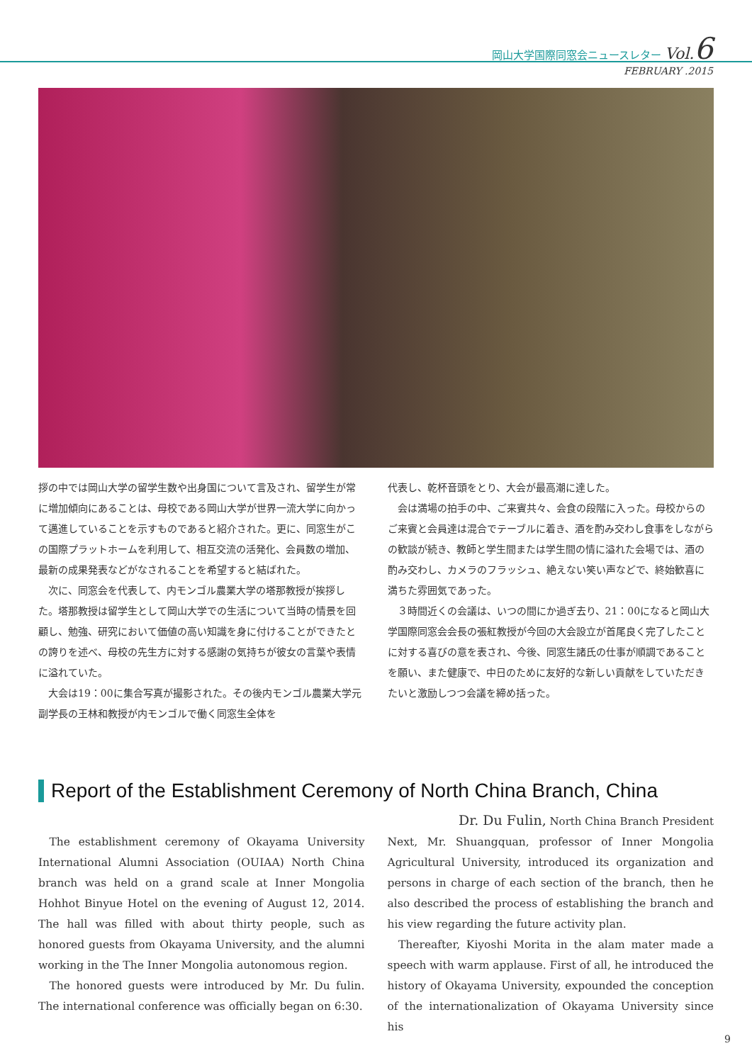岡山大学国際同窓会ニュースレター Vol.6
FEBRUARY .2015
拶の中では岡山大学の留学生数や出身国について言及され、留学生が常に増加傾向にあることは、母校である岡山大学が世界一流大学に向かって邁進していることを示すものであると紹介された。更に、同窓生がこの国際プラットホームを利用して、相互交流の活発化、会員数の増加、最新の成果発表などがなされることを希望すると結ばれた。
次に、同窓会を代表して、内モンゴル農業大学の塔那教授が挨拶した。塔那教授は留学生として岡山大学での生活について当時の情景を回顧し、勉強、研究において価値の高い知識を身に付けることができたとの誇りを述べ、母校の先生方に対する感謝の気持ちが彼女の言葉や表情に溢れていた。
大会は19：00に集合写真が撮影された。その後内モンゴル農業大学元副学長の王林和教授が内モンゴルで働く同窓生全体を
代表し、乾杯音頭をとり、大会が最高潮に達した。
会は満場の拍手の中、ご来賓共々、会食の段階に入った。母校からのご来賓と会員達は混合でテーブルに着き、酒を酌み交わし食事をしながらの歓談が続き、教師と学生間または学生間の情に溢れた会場では、酒の酌み交わし、カメラのフラッシュ、絶えない笑い声などで、終始歓喜に満ちた雰囲気であった。
３時間近くの会議は、いつの間にか過ぎ去り、21：00になると岡山大学国際同窓会会長の張紅教授が今回の大会設立が首尾良く完了したことに対する喜びの意を表され、今後、同窓生諸氏の仕事が順調であることを願い、また健康で、中日のために友好的な新しい貢献をしていただきたいと激励しつつ会議を締め括った。
Report of the Establishment Ceremony of North China Branch, China
Dr. Du Fulin, North China Branch President
The establishment ceremony of Okayama University International Alumni Association (OUIAA) North China branch was held on a grand scale at Inner Mongolia Hohhot Binyue Hotel on the evening of August 12, 2014. The hall was filled with about thirty people, such as honored guests from Okayama University, and the alumni working in the The Inner Mongolia autonomous region.
The honored guests were introduced by Mr. Du fulin. The international conference was officially began on 6:30.
Next, Mr. Shuangquan, professor of Inner Mongolia Agricultural University, introduced its organization and persons in charge of each section of the branch, then he also described the process of establishing the branch and his view regarding the future activity plan.
Thereafter, Kiyoshi Morita in the alam mater made a speech with warm applause. First of all, he introduced the history of Okayama University, expounded the conception of the internationalization of Okayama University since his
9